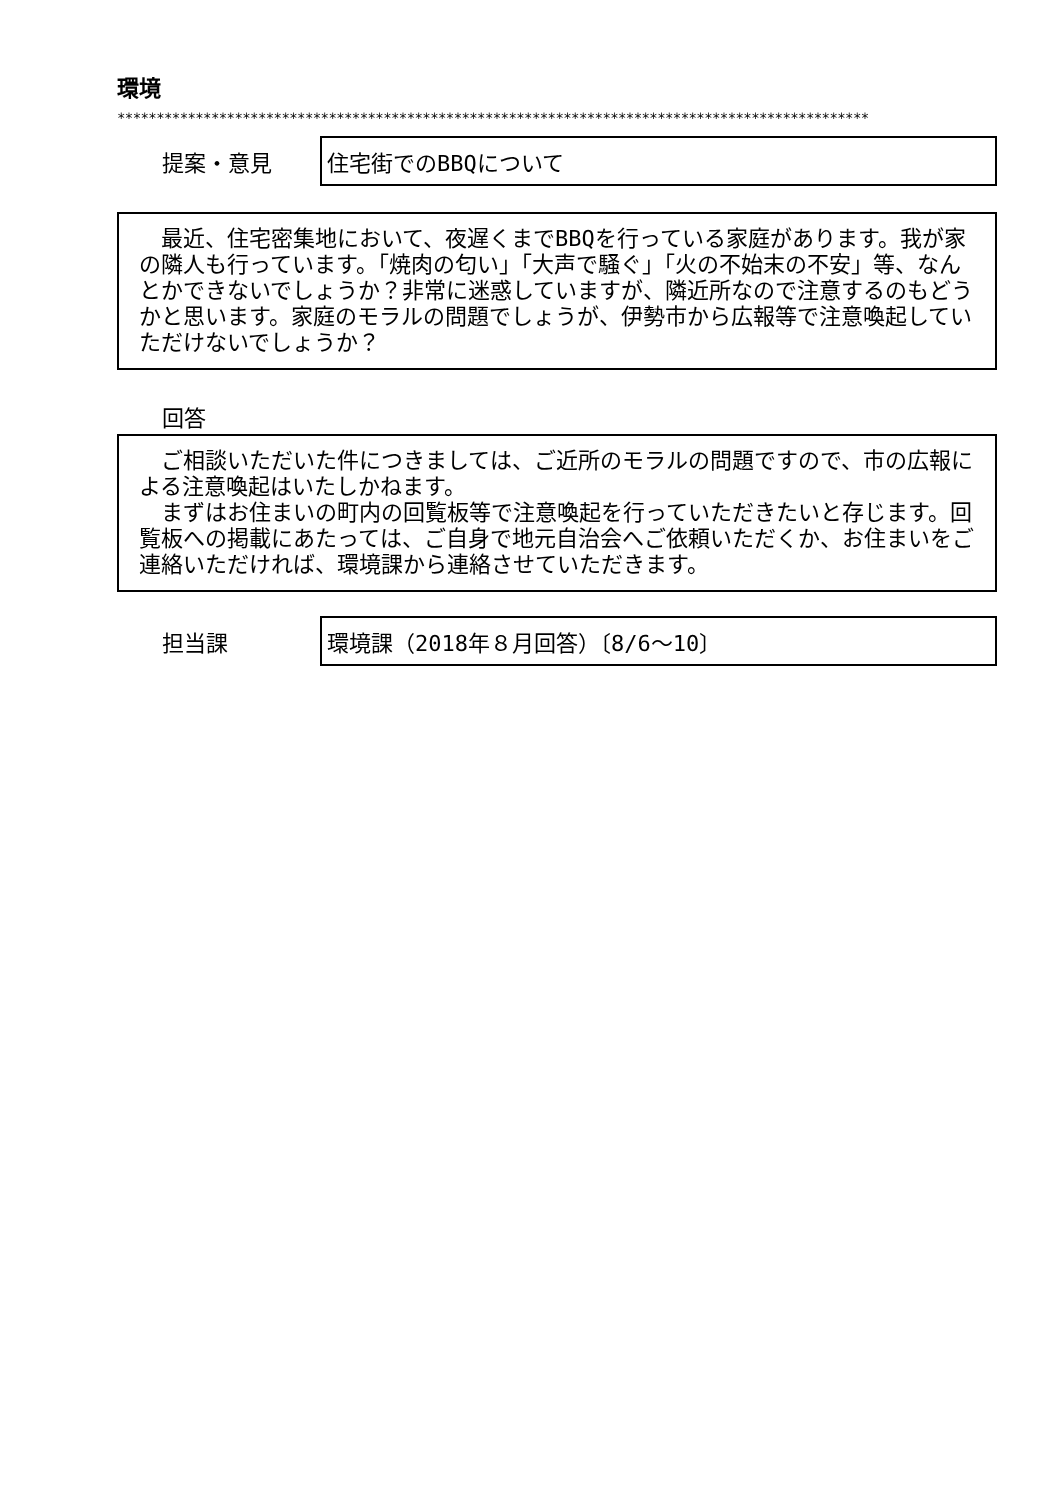環境
************************************************************************************************
提案・意見
住宅街でのBBQについて
　最近、住宅密集地において、夜遅くまでBBQを行っている家庭があります。我が家の隣人も行っています。「焼肉の匂い」「大声で騒ぐ」「火の不始末の不安」等、なんとかできないでしょうか？非常に迷惑していますが、隣近所なので注意するのもどうかと思います。家庭のモラルの問題でしょうが、伊勢市から広報等で注意喚起していただけないでしょうか？
回答
　ご相談いただいた件につきましては、ご近所のモラルの問題ですので、市の広報による注意喚起はいたしかねます。
　まずはお住まいの町内の回覧板等で注意喚起を行っていただきたいと存じます。回覧板への掲載にあたっては、ご自身で地元自治会へご依頼いただくか、お住まいをご連絡いただければ、環境課から連絡させていただきます。
担当課
環境課（2018年８月回答）〔8/6～10〕